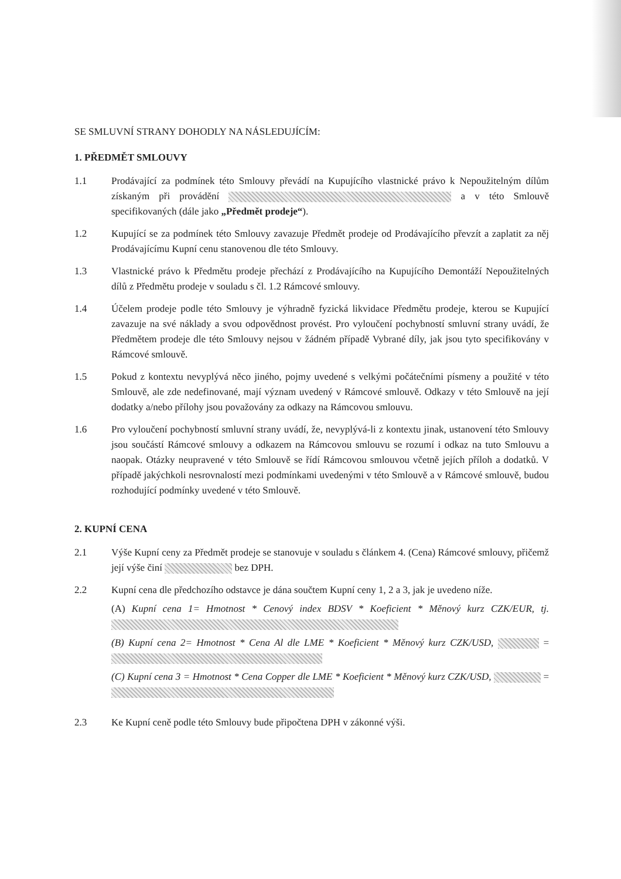SE SMLUVNÍ STRANY DOHODLY NA NÁSLEDUJÍCÍM:
1. PŘEDMĚT SMLOUVY
1.1 Prodávající za podmínek této Smlouvy převádí na Kupujícího vlastnické právo k Nepoužitelným dílům získaným při provádění a v této Smlouvě specifikovaných (dále jako „Předmět prodeje“).
1.2 Kupující se za podmínek této Smlouvy zavazuje Předmět prodeje od Prodávajícího převzít a zaplatit za něj Prodávajícímu Kupní cenu stanovenou dle této Smlouvy.
1.3 Vlastnické právo k Předmětu prodeje přechází z Prodávajícího na Kupujícího Demontáží Nepoužitelných dílů z Předmětu prodeje v souladu s čl. 1.2 Rámcové smlouvy.
1.4 Účelem prodeje podle této Smlouvy je výhradně fyzická likvidace Předmětu prodeje, kterou se Kupující zavazuje na své náklady a svou odpovědnost provést. Pro vyloučení pochybností smluvní strany uvádí, že Předmětem prodeje dle této Smlouvy nejsou v žádném případě Vybrané díly, jak jsou tyto specifikovány v Rámcové smlouvě.
1.5 Pokud z kontextu nevyplývá něco jiného, pojmy uvedené s velkými počátečními písmeny a použité v této Smlouvě, ale zde nedefinované, mají význam uvedený v Rámcové smlouvě. Odkazy v této Smlouvě na její dodatky a/nebo přílohy jsou považovány za odkazy na Rámcovou smlouvu.
1.6 Pro vyloučení pochybností smluvní strany uvádí, že, nevyplývá-li z kontextu jinak, ustanovení této Smlouvy jsou součástí Rámcové smlouvy a odkazem na Rámcovou smlouvu se rozumí i odkaz na tuto Smlouvu a naopak. Otázky neupravené v této Smlouvě se řídí Rámcovou smlouvou včetně jejích příloh a dodatků. V případě jakýchkoli nesrovnalostí mezi podmínkami uvedenými v této Smlouvě a v Rámcové smlouvě, budou rozhodující podmínky uvedené v této Smlouvě.
2. KUPNÍ CENA
2.1 Výše Kupní ceny za Předmět prodeje se stanovuje v souladu s článkem 4. (Cena) Rámcové smlouvy, přičemž její výše činí bez DPH.
2.2 Kupní cena dle předchozího odstavce je dána součtem Kupní ceny 1, 2 a 3, jak je uvedeno níže.
(A) Kupní cena 1= Hmotnost * Cenový index BDSV * Koeficient * Měnový kurz CZK/EUR, tj.
(B) Kupní cena 2= Hmotnost * Cena Al dle LME * Koeficient * Měnový kurz CZK/USD, =
(C) Kupní cena 3 = Hmotnost * Cena Copper dle LME * Koeficient * Měnový kurz CZK/USD, =
2.3 Ke Kupní ceně podle této Smlouvy bude připočtena DPH v zákonné výši.